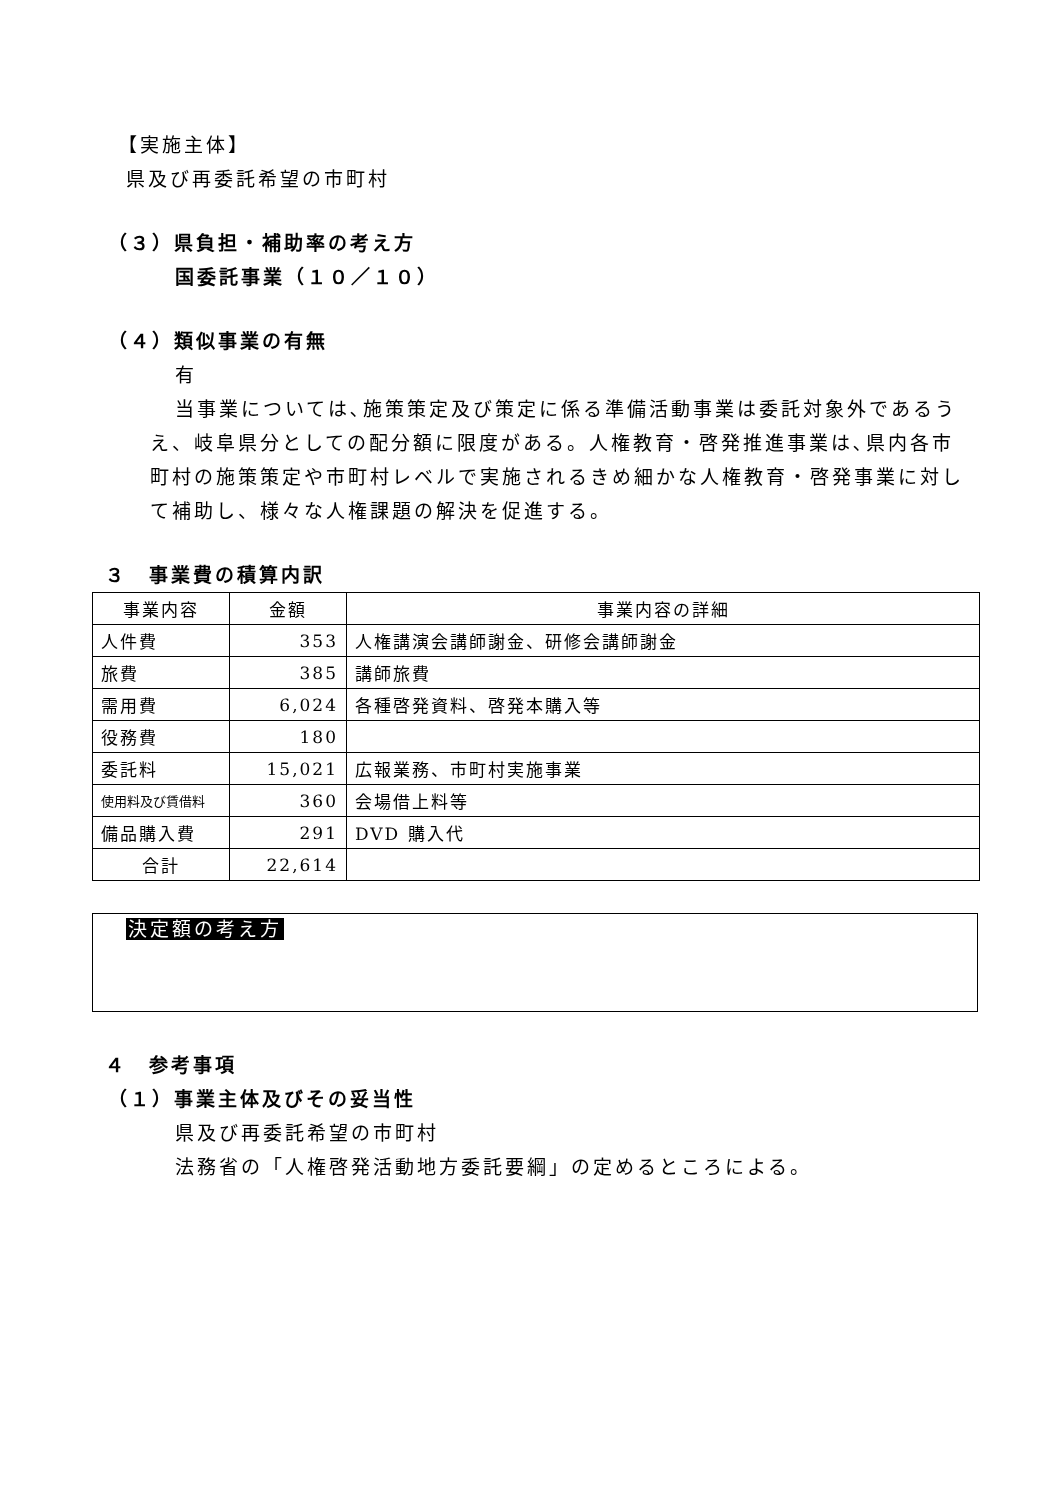【実施主体】
県及び再委託希望の市町村
（３）県負担・補助率の考え方
国委託事業（１０／１０）
（４）類似事業の有無
有
当事業については､施策策定及び策定に係る準備活動事業は委託対象外であるうえ、岐阜県分としての配分額に限度がある。人権教育・啓発推進事業は､県内各市町村の施策策定や市町村レベルで実施されるきめ細かな人権教育・啓発事業に対して補助し、様々な人権課題の解決を促進する。
３　事業費の積算内訳
| 事業内容 | 金額 | 事業内容の詳細 |
| 人件費 | 353 | 人権講演会講師謝金、研修会講師謝金 |
| 旅費 | 385 | 講師旅費 |
| 需用費 | 6,024 | 各種啓発資料、啓発本購入等 |
| 役務費 | 180 | |
| 委託料 | 15,021 | 広報業務、市町村実施事業 |
| 使用料及び賃借料 | 360 | 会場借上料等 |
| 備品購入費 | 291 | DVD 購入代 |
| 合計 | 22,614 | |
決定額の考え方
４　参考事項
（１）事業主体及びその妥当性
県及び再委託希望の市町村
法務省の「人権啓発活動地方委託要綱」の定めるところによる。